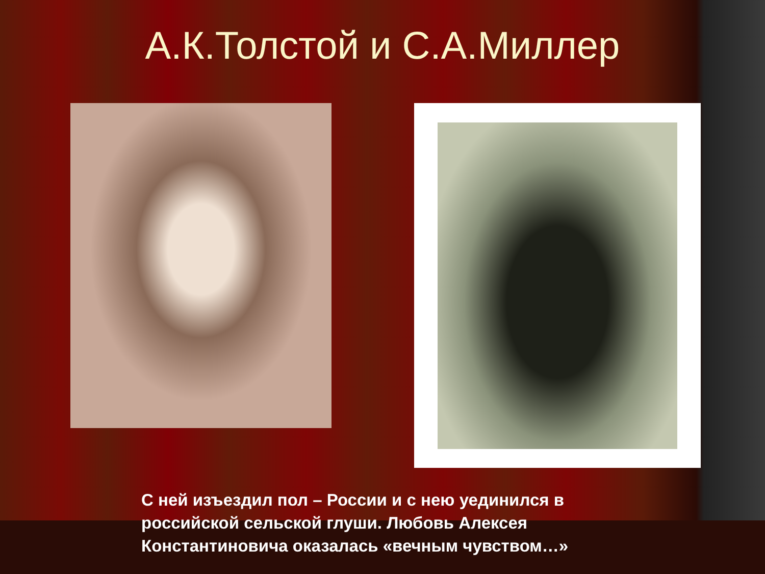А.К.Толстой и С.А.Миллер
С ней изъездил пол – России и с нею уединился в российской сельской глуши. Любовь Алексея Константиновича оказалась «вечным чувством…»